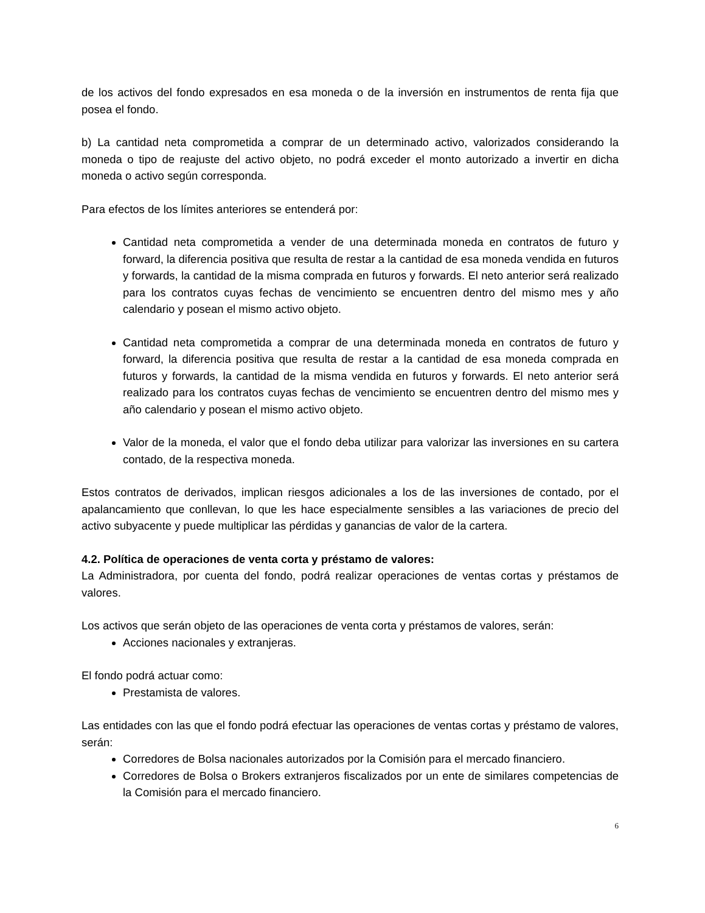de los activos del fondo expresados en esa moneda o de la inversión en instrumentos de renta fija que posea el fondo.
b) La cantidad neta comprometida a comprar de un determinado activo, valorizados considerando la moneda o tipo de reajuste del activo objeto, no podrá exceder el monto autorizado a invertir en dicha moneda o activo según corresponda.
Para efectos de los límites anteriores se entenderá por:
Cantidad neta comprometida a vender de una determinada moneda en contratos de futuro y forward, la diferencia positiva que resulta de restar a la cantidad de esa moneda vendida en futuros y forwards, la cantidad de la misma comprada en futuros y forwards. El neto anterior será realizado para los contratos cuyas fechas de vencimiento se encuentren dentro del mismo mes y año calendario y posean el mismo activo objeto.
Cantidad neta comprometida a comprar de una determinada moneda en contratos de futuro y forward, la diferencia positiva que resulta de restar a la cantidad de esa moneda comprada en futuros y forwards, la cantidad de la misma vendida en futuros y forwards. El neto anterior será realizado para los contratos cuyas fechas de vencimiento se encuentren dentro del mismo mes y año calendario y posean el mismo activo objeto.
Valor de la moneda, el valor que el fondo deba utilizar para valorizar las inversiones en su cartera contado, de la respectiva moneda.
Estos contratos de derivados, implican riesgos adicionales a los de las inversiones de contado, por el apalancamiento que conllevan, lo que les hace especialmente sensibles a las variaciones de precio del activo subyacente y puede multiplicar las pérdidas y ganancias de valor de la cartera.
4.2. Política de operaciones de venta corta y préstamo de valores:
La Administradora, por cuenta del fondo, podrá realizar operaciones de ventas cortas y préstamos de valores.
Los activos que serán objeto de las operaciones de venta corta y préstamos de valores, serán:
Acciones nacionales y extranjeras.
El fondo podrá actuar como:
Prestamista de valores.
Las entidades con las que el fondo podrá efectuar las operaciones de ventas cortas y préstamo de valores, serán:
Corredores de Bolsa nacionales autorizados por la Comisión para el mercado financiero.
Corredores de Bolsa o Brokers extranjeros fiscalizados por un ente de similares competencias de la Comisión para el mercado financiero.
6